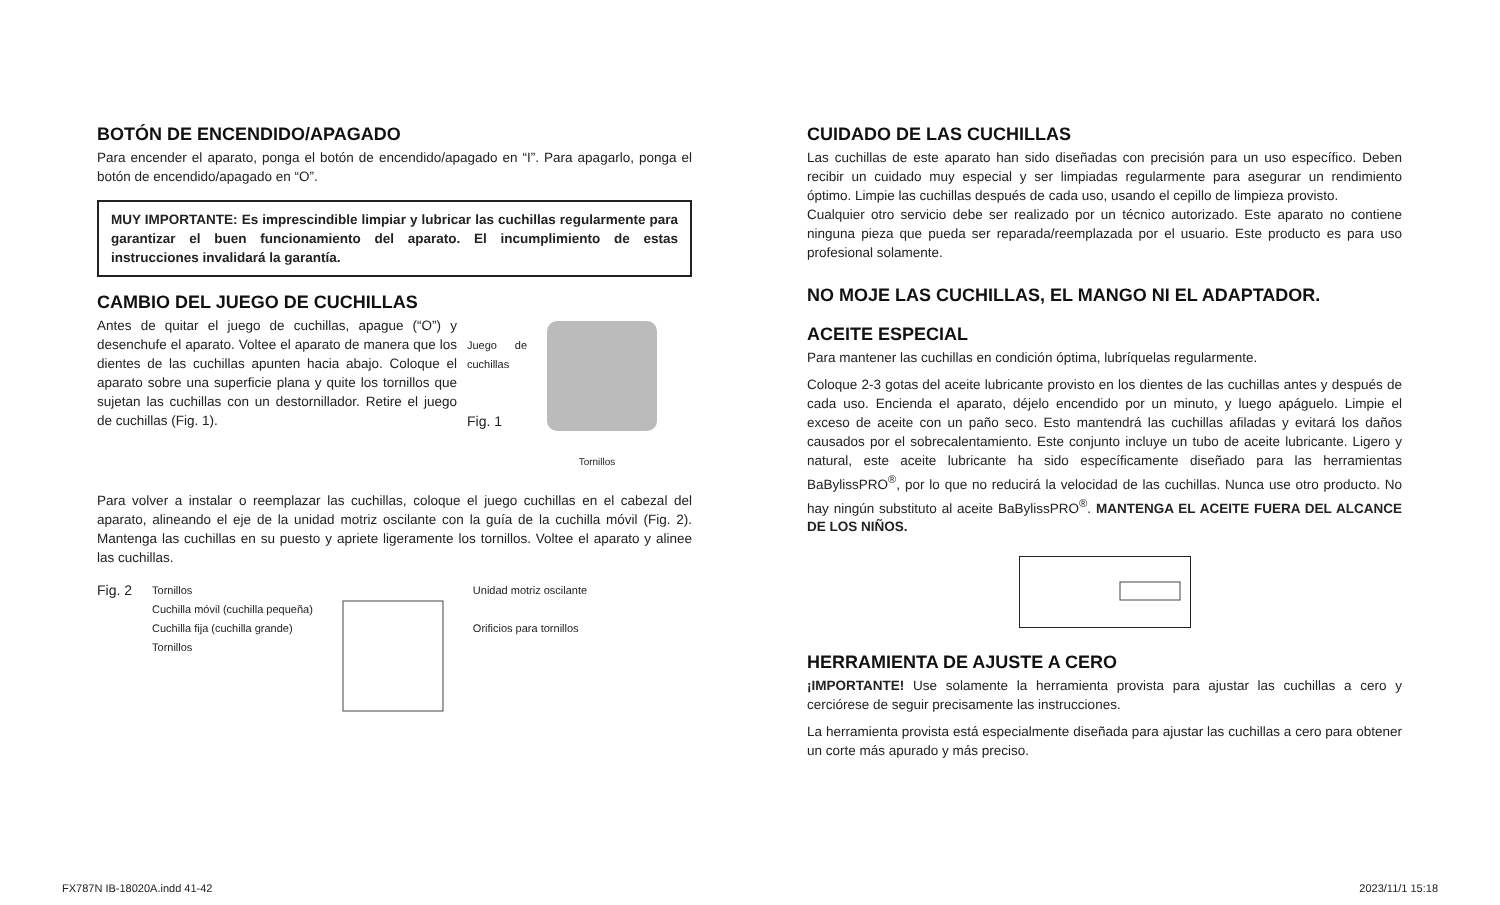BOTÓN DE ENCENDIDO/APAGADO
Para encender el aparato, ponga el botón de encendido/apagado en “I”. Para apagarlo, ponga el botón de encendido/apagado en “O”.
MUY IMPORTANTE: Es imprescindible limpiar y lubricar las cuchillas regularmente para garantizar el buen funcionamiento del aparato. El incumplimiento de estas instrucciones invalidará la garantía.
CAMBIO DEL JUEGO DE CUCHILLAS
Antes de quitar el juego de cuchillas, apague (“O”) y desenchufe el aparato. Voltee el aparato de manera que los dientes de las cuchillas apunten hacia abajo. Coloque el aparato sobre una superficie plana y quite los tornillos que sujetan las cuchillas con un destornillador. Retire el juego de cuchillas (Fig. 1).
Juego de cuchillas
Fig. 1
Tornillos
Para volver a instalar o reemplazar las cuchillas, coloque el juego cuchillas en el cabezal del aparato, alineando el eje de la unidad motriz oscilante con la guía de la cuchilla móvil (Fig. 2). Mantenga las cuchillas en su puesto y apriete ligeramente los tornillos. Voltee el aparato y alinee las cuchillas.
Fig. 2
Tornillos
Cuchilla móvil (cuchilla pequeña)
Cuchilla fija (cuchilla grande)
Tornillos
Unidad motriz oscilante
Orificios para tornillos
CUIDADO DE LAS CUCHILLAS
Las cuchillas de este aparato han sido diseñadas con precisión para un uso específico. Deben recibir un cuidado muy especial y ser limpiadas regularmente para asegurar un rendimiento óptimo. Limpie las cuchillas después de cada uso, usando el cepillo de limpieza provisto.
Cualquier otro servicio debe ser realizado por un técnico autorizado. Este aparato no contiene ninguna pieza que pueda ser reparada/reemplazada por el usuario. Este producto es para uso profesional solamente.
NO MOJE LAS CUCHILLAS, EL MANGO NI EL ADAPTADOR.
ACEITE ESPECIAL
Para mantener las cuchillas en condición óptima, lubríquelas regularmente.
Coloque 2-3 gotas del aceite lubricante provisto en los dientes de las cuchillas antes y después de cada uso. Encienda el aparato, déjelo encendido por un minuto, y luego apáguelo. Limpie el exceso de aceite con un paño seco. Esto mantendrá las cuchillas afiladas y evitará los daños causados por el sobrecalentamiento. Este conjunto incluye un tubo de aceite lubricante. Ligero y natural, este aceite lubricante ha sido específicamente diseñado para las herramientas BaBylissPRO<sup>®</sup>, por lo que no reducirá la velocidad de las cuchillas. Nunca use otro producto. No hay ningún substituto al aceite BaBylissPRO<sup>®</sup>. MANTENGA EL ACEITE FUERA DEL ALCANCE DE LOS NIÑOS.
HERRAMIENTA DE AJUSTE A CERO
¡IMPORTANTE! Use solamente la herramienta provista para ajustar las cuchillas a cero y cerciórese de seguir precisamente las instrucciones.
La herramienta provista está especialmente diseñada para ajustar las cuchillas a cero para obtener un corte más apurado y más preciso.
FX787N IB-18020A.indd 41-42 2023/11/1 15:18